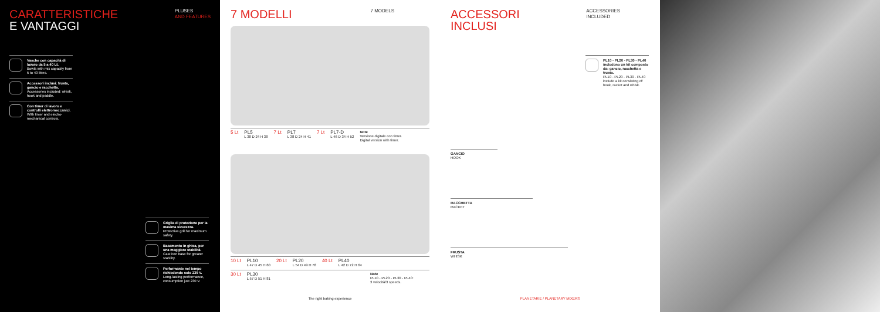CARATTERISTICHE
E VANTAGGI
PLUSES
AND FEATURES
Vasche con capacità di lavoro da 5 a 40 Lt.
Bowls with mix capacity from 5 to 40 litres.
Accessori inclusi: frusta, gancio e racchetta.
Accessories included: whisk, hook and paddle.
Con timer di lavoro e controlli elettromeccanici.
With timer and electro-mechanical controls.
Griglia di protezione per la masima sicurezza.
Protective grill for maximum safety.
Basamento in ghisa, per una maggiore stabilità.
Cast iron base for greater stability.
Performante nel tempo richiedendo solo 230 V.
Long-lasting performance, consumption just 230 V.
7 MODELLI
7 MODELS
5 Lt PL5
L 38 D 24 H 38
7 Lt PL7
L 38 D 24 H 41
7 Lt PL7-D
L 46 D 34 H 52
Note
Versione digitale con timer.
Digital version with timer.
10 Lt PL10
L 47 D 45 H 60
20 Lt PL20
L 54 D 49 H 78
40 Lt PL40
L 42 D 72 H 64
30 Lt PL30
L 57 D 51 H 81
Note
PL10 - PL20 - PL30 - PL40:
3 velocità/3 speeds.
The right baking experience
ACCESSORI
INCLUSI
ACCESSORIES
INCLUDED
PL10 - PL20 - PL30 - PL40 includono un kit composto da: gancio, racchetta e frusta.
PL10 - PL20 - PL30 - PL40 include a kit consisting of: hook, racket and whisk.
GANCIO
HOOK
RACCHETTA
RACKET
FRUSTA
WHISK
PLANETARIE / PLANETARY MIXERS